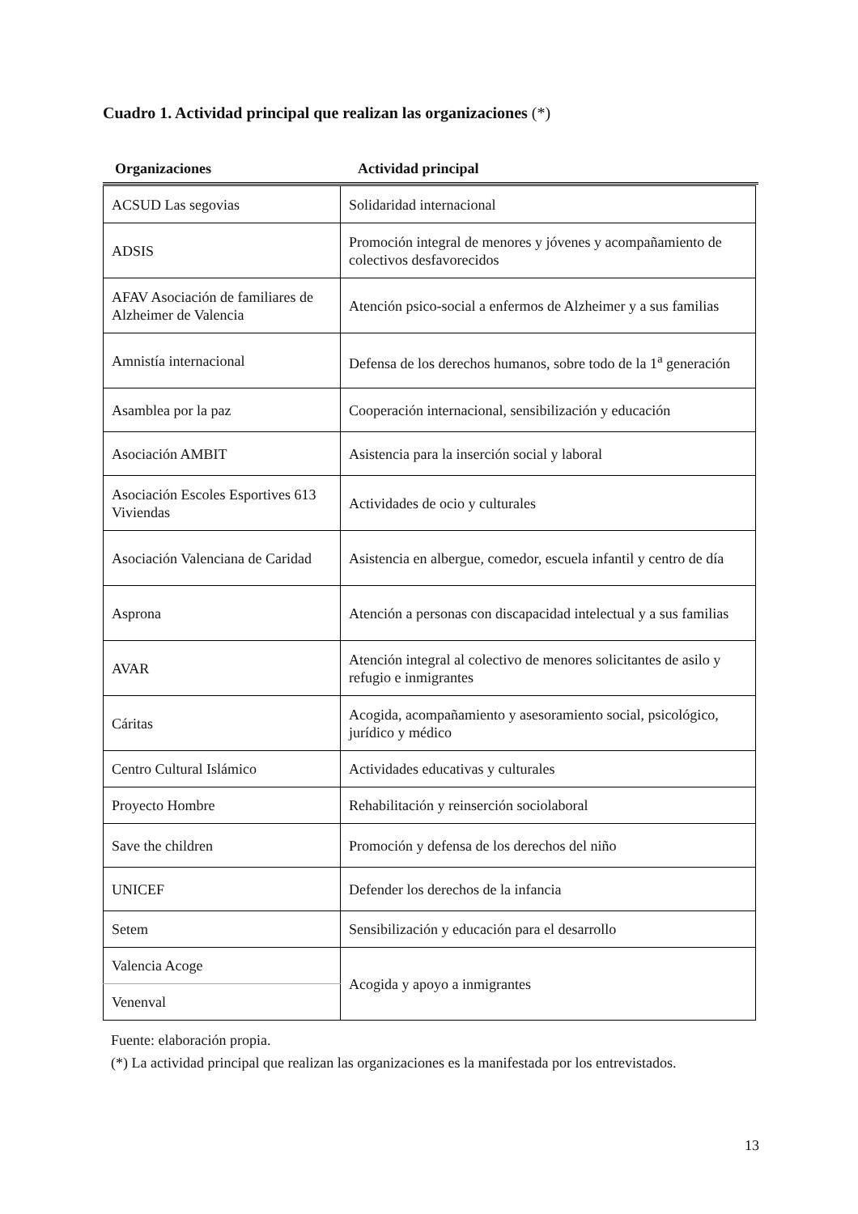Cuadro 1. Actividad principal que realizan las organizaciones (*)
Organizaciones Actividad principal
| ACSUD Las segovias | Solidaridad internacional |
| ADSIS | Promoción integral de menores y jóvenes y acompañamiento de colectivos desfavorecidos |
| AFAV Asociación de familiares de Alzheimer de Valencia | Atención psico-social a enfermos de Alzheimer y a sus familias |
| Amnistía internacional | Defensa de los derechos humanos, sobre todo de la 1<sup>a</sup> generación |
| Asamblea por la paz | Cooperación internacional, sensibilización y educación |
| Asociación AMBIT | Asistencia para la inserción social y laboral |
| Asociación Escoles Esportives 613 Viviendas | Actividades de ocio y culturales |
| Asociación Valenciana de Caridad | Asistencia en albergue, comedor, escuela infantil y centro de día |
| Asprona | Atención a personas con discapacidad intelectual y a sus familias |
| AVAR | Atención integral al colectivo de menores solicitantes de asilo y refugio e inmigrantes |
| Cáritas | Acogida, acompañamiento y asesoramiento social, psicológico, jurídico y médico |
| Centro Cultural Islámico | Actividades educativas y culturales |
| Proyecto Hombre | Rehabilitación y reinserción sociolaboral |
| Save the children | Promoción y defensa de los derechos del niño |
| UNICEF | Defender los derechos de la infancia |
| Setem | Sensibilización y educación para el desarrollo |
| Valencia Acoge | Acogida y apoyo a inmigrantes |
| Venenval | |
Fuente: elaboración propia.
(*) La actividad principal que realizan las organizaciones es la manifestada por los entrevistados.
13